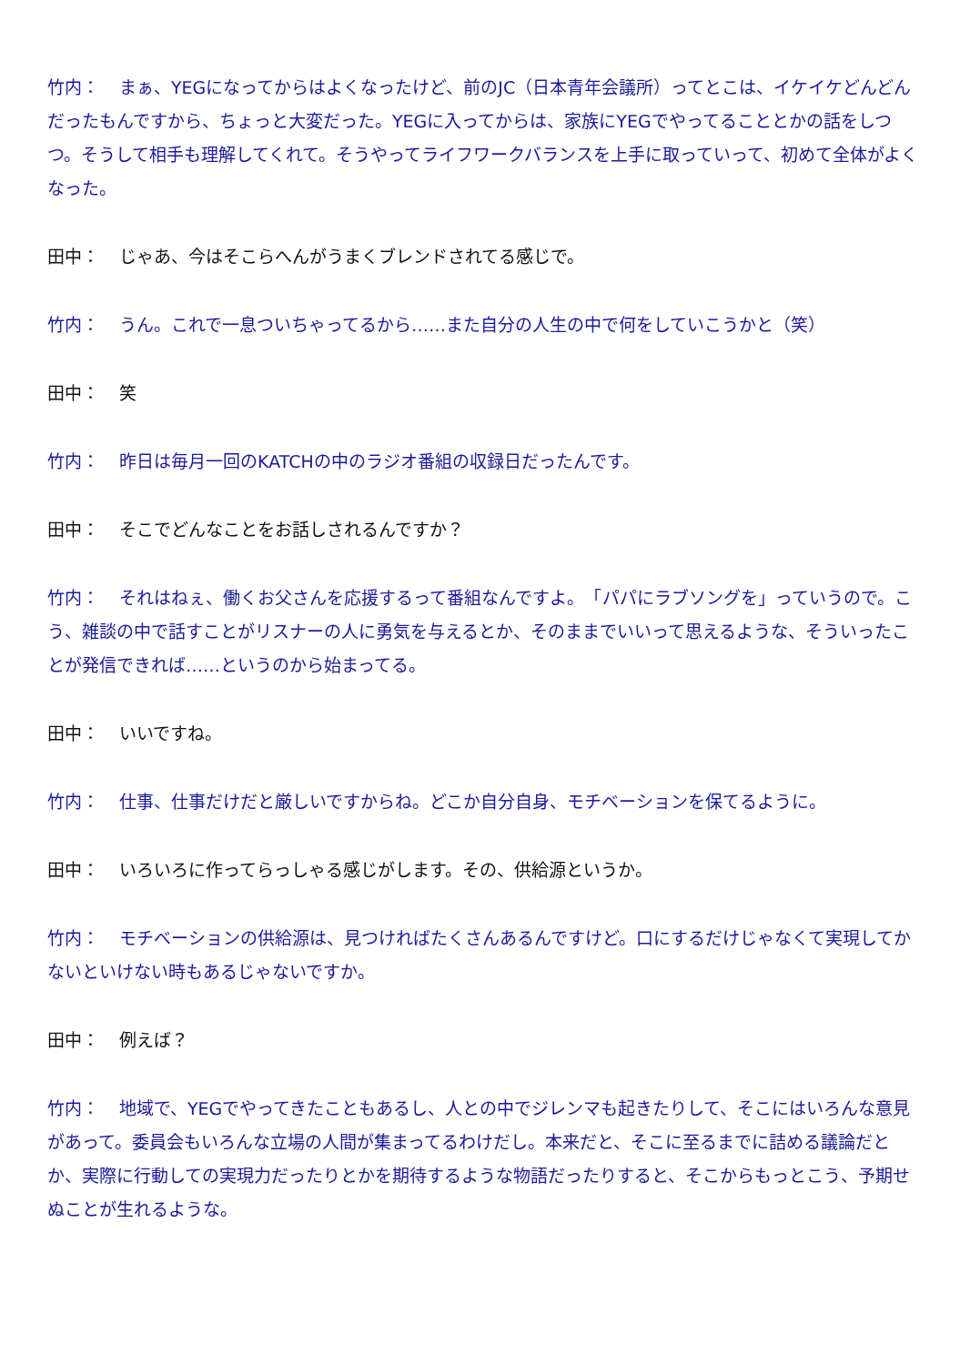竹内： まぁ、YEGになってからはよくなったけど、前のJC（日本青年会議所）ってとこは、イケイケどんどんだったもんですから、ちょっと大変だった。YEGに入ってからは、家族にYEGでやってることとかの話をしつつ。そうして相手も理解してくれて。そうやってライフワークバランスを上手に取っていって、初めて全体がよくなった。
田中： じゃあ、今はそこらへんがうまくブレンドされてる感じで。
竹内： うん。これで一息ついちゃってるから……また自分の人生の中で何をしていこうかと（笑）
田中： 笑
竹内： 昨日は毎月一回のKATCHの中のラジオ番組の収録日だったんです。
田中： そこでどんなことをお話しされるんですか？
竹内： それはねぇ、働くお父さんを応援するって番組なんですよ。　「パパにラブソングを」っていうので。こう、雑談の中で話すことがリスナーの人に勇気を与えるとか、そのままでいいって思えるような、そういったことが発信できれば……というのから始まってる。
田中： いいですね。
竹内： 仕事、仕事だけだと厳しいですからね。どこか自分自身、モチベーションを保てるように。
田中： いろいろに作ってらっしゃる感じがします。その、供給源というか。
竹内： モチベーションの供給源は、見つければたくさんあるんですけど。口にするだけじゃなくて実現してかないといけない時もあるじゃないですか。
田中： 例えば？
竹内： 地域で、YEGでやってきたこともあるし、人との中でジレンマも起きたりして、そこにはいろんな意見があって。委員会もいろんな立場の人間が集まってるわけだし。本来だと、そこに至るまでに詰める議論だとか、実際に行動しての実現力だったりとかを期待するような物語だったりすると、そこからもっとこう、予期せぬことが生れるような。